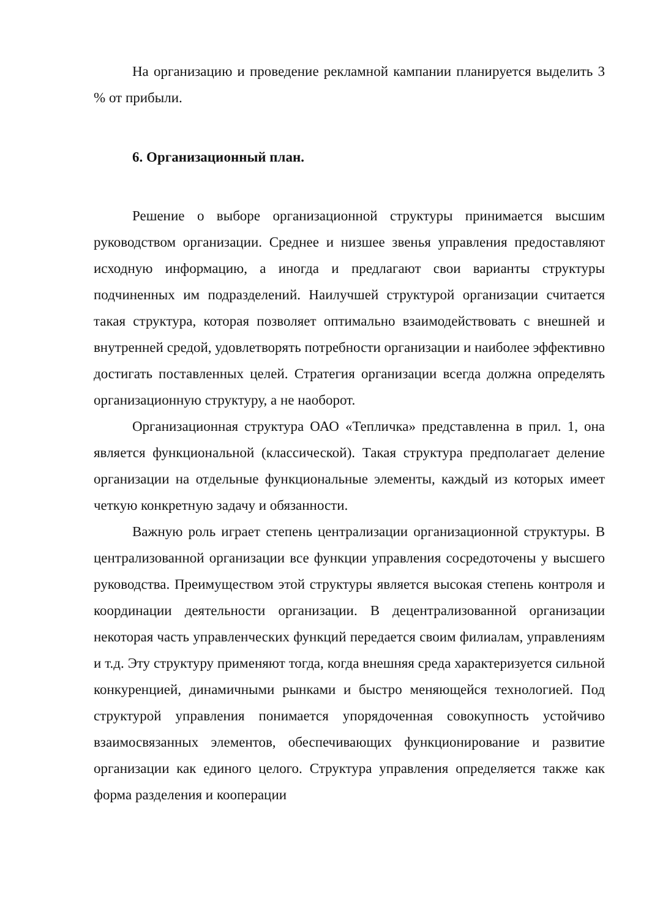На организацию и проведение рекламной кампании планируется выделить 3 % от прибыли.
6. Организационный план.
Решение о выборе организационной структуры принимается высшим руководством организации. Среднее и низшее звенья управления предоставляют исходную информацию, а иногда и предлагают свои варианты структуры подчиненных им подразделений. Наилучшей структурой организации считается такая структура, которая позволяет оптимально взаимодействовать с внешней и внутренней средой, удовлетворять потребности организации и наиболее эффективно достигать поставленных целей. Стратегия организации всегда должна определять организационную структуру, а не наоборот.
Организационная структура ОАО «Тепличка» представленна в прил. 1, она является функциональной (классической). Такая структура предполагает деление организации на отдельные функциональные элементы, каждый из которых имеет четкую конкретную задачу и обязанности.
Важную роль играет степень централизации организационной структуры. В централизованной организации все функции управления сосредоточены у высшего руководства. Преимуществом этой структуры является высокая степень контроля и координации деятельности организации. В децентрализованной организации некоторая часть управленческих функций передается своим филиалам, управлениям и т.д. Эту структуру применяют тогда, когда внешняя среда характеризуется сильной конкуренцией, динамичными рынками и быстро меняющейся технологией. Под структурой управления понимается упорядоченная совокупность устойчиво взаимосвязанных элементов, обеспечивающих функционирование и развитие организации как единого целого. Структура управления определяется также как форма разделения и кооперации